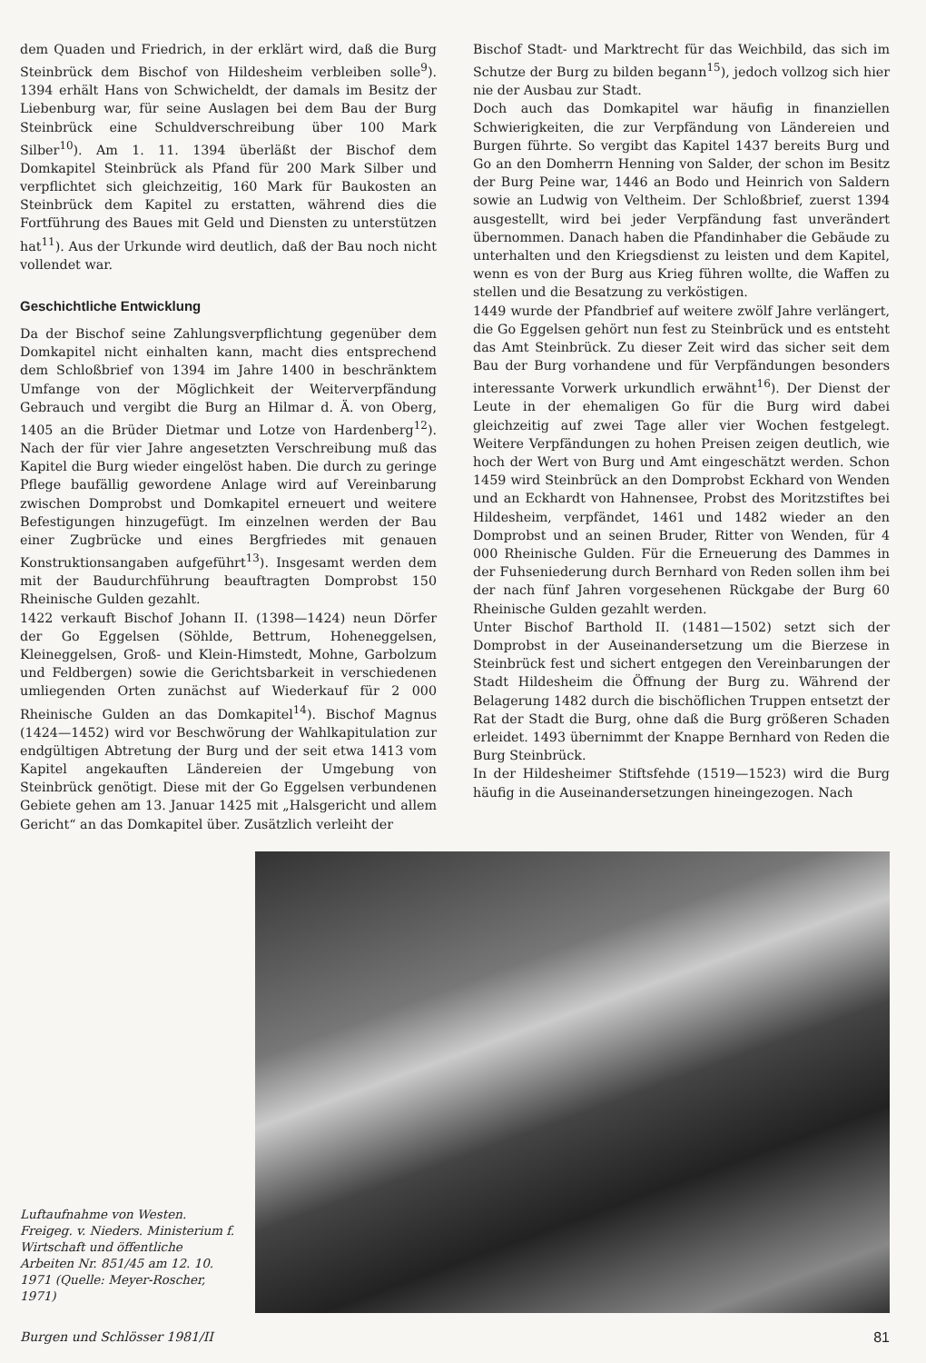dem Quaden und Friedrich, in der erklärt wird, daß die Burg Steinbrück dem Bischof von Hildesheim verbleiben solle<sup>9</sup>). 1394 erhält Hans von Schwicheldt, der damals im Besitz der Liebenburg war, für seine Auslagen bei dem Bau der Burg Steinbrück eine Schuldverschreibung über 100 Mark Silber<sup>10</sup>). Am 1. 11. 1394 überläßt der Bischof dem Domkapitel Steinbrück als Pfand für 200 Mark Silber und verpflichtet sich gleichzeitig, 160 Mark für Baukosten an Steinbrück dem Kapitel zu erstatten, während dies die Fortführung des Baues mit Geld und Diensten zu unterstützen hat<sup>11</sup>). Aus der Urkunde wird deutlich, daß der Bau noch nicht vollendet war.
Geschichtliche Entwicklung
Da der Bischof seine Zahlungsverpflichtung gegenüber dem Domkapitel nicht einhalten kann, macht dies entsprechend dem Schloßbrief von 1394 im Jahre 1400 in beschränktem Umfange von der Möglichkeit der Weiterverpfändung Gebrauch und vergibt die Burg an Hilmar d. Ä. von Oberg, 1405 an die Brüder Dietmar und Lotze von Hardenberg<sup>12</sup>). Nach der für vier Jahre angesetzten Verschreibung muß das Kapitel die Burg wieder eingelöst haben. Die durch zu geringe Pflege baufällig gewordene Anlage wird auf Vereinbarung zwischen Domprobst und Domkapitel erneuert und weitere Befestigungen hinzugefügt. Im einzelnen werden der Bau einer Zugbrücke und eines Bergfriedes mit genauen Konstruktionsangaben aufgeführt<sup>13</sup>). Insgesamt werden dem mit der Baudurchführung beauftragten Domprobst 150 Rheinische Gulden gezahlt.
1422 verkauft Bischof Johann II. (1398—1424) neun Dörfer der Go Eggelsen (Söhlde, Bettrum, Hoheneggelsen, Kleineggelsen, Groß- und Klein-Himstedt, Mohne, Garbolzum und Feldbergen) sowie die Gerichtsbarkeit in verschiedenen umliegenden Orten zunächst auf Wiederkauf für 2 000 Rheinische Gulden an das Domkapitel<sup>14</sup>). Bischof Magnus (1424—1452) wird vor Beschwörung der Wahlkapitulation zur endgültigen Abtretung der Burg und der seit etwa 1413 vom Kapitel angekauften Ländereien der Umgebung von Steinbrück genötigt. Diese mit der Go Eggelsen verbundenen Gebiete gehen am 13. Januar 1425 mit „Halsgericht und allem Gericht“ an das Domkapitel über. Zusätzlich verleiht der
Bischof Stadt- und Marktrecht für das Weichbild, das sich im Schutze der Burg zu bilden begann<sup>15</sup>), jedoch vollzog sich hier nie der Ausbau zur Stadt.
Doch auch das Domkapitel war häufig in finanziellen Schwierigkeiten, die zur Verpfändung von Ländereien und Burgen führte. So vergibt das Kapitel 1437 bereits Burg und Go an den Domherrn Henning von Salder, der schon im Besitz der Burg Peine war, 1446 an Bodo und Heinrich von Saldern sowie an Ludwig von Veltheim. Der Schloßbrief, zuerst 1394 ausgestellt, wird bei jeder Verpfändung fast unverändert übernommen. Danach haben die Pfandinhaber die Gebäude zu unterhalten und den Kriegsdienst zu leisten und dem Kapitel, wenn es von der Burg aus Krieg führen wollte, die Waffen zu stellen und die Besatzung zu verköstigen.
1449 wurde der Pfandbrief auf weitere zwölf Jahre verlängert, die Go Eggelsen gehört nun fest zu Steinbrück und es entsteht das Amt Steinbrück. Zu dieser Zeit wird das sicher seit dem Bau der Burg vorhandene und für Verpfändungen besonders interessante Vorwerk urkundlich erwähnt<sup>16</sup>). Der Dienst der Leute in der ehemaligen Go für die Burg wird dabei gleichzeitig auf zwei Tage aller vier Wochen festgelegt. Weitere Verpfändungen zu hohen Preisen zeigen deutlich, wie hoch der Wert von Burg und Amt eingeschätzt werden. Schon 1459 wird Steinbrück an den Domprobst Eckhard von Wenden und an Eckhardt von Hahnensee, Probst des Moritzstiftes bei Hildesheim, verpfändet, 1461 und 1482 wieder an den Domprobst und an seinen Bruder, Ritter von Wenden, für 4 000 Rheinische Gulden. Für die Erneuerung des Dammes in der Fuhseniederung durch Bernhard von Reden sollen ihm bei der nach fünf Jahren vorgesehenen Rückgabe der Burg 60 Rheinische Gulden gezahlt werden.
Unter Bischof Barthold II. (1481—1502) setzt sich der Domprobst in der Auseinandersetzung um die Bierzese in Steinbrück fest und sichert entgegen den Vereinbarungen der Stadt Hildesheim die Öffnung der Burg zu. Während der Belagerung 1482 durch die bischöflichen Truppen entsetzt der Rat der Stadt die Burg, ohne daß die Burg größeren Schaden erleidet. 1493 übernimmt der Knappe Bernhard von Reden die Burg Steinbrück.
In der Hildesheimer Stiftsfehde (1519—1523) wird die Burg häufig in die Auseinandersetzungen hineingezogen. Nach
Luftaufnahme von Westen. Freigeg. v. Nieders. Ministerium f. Wirtschaft und öffentliche Arbeiten Nr. 851/45 am 12. 10. 1971 (Quelle: Meyer-Roscher, 1971)
Burgen und Schlösser 1981/II 81